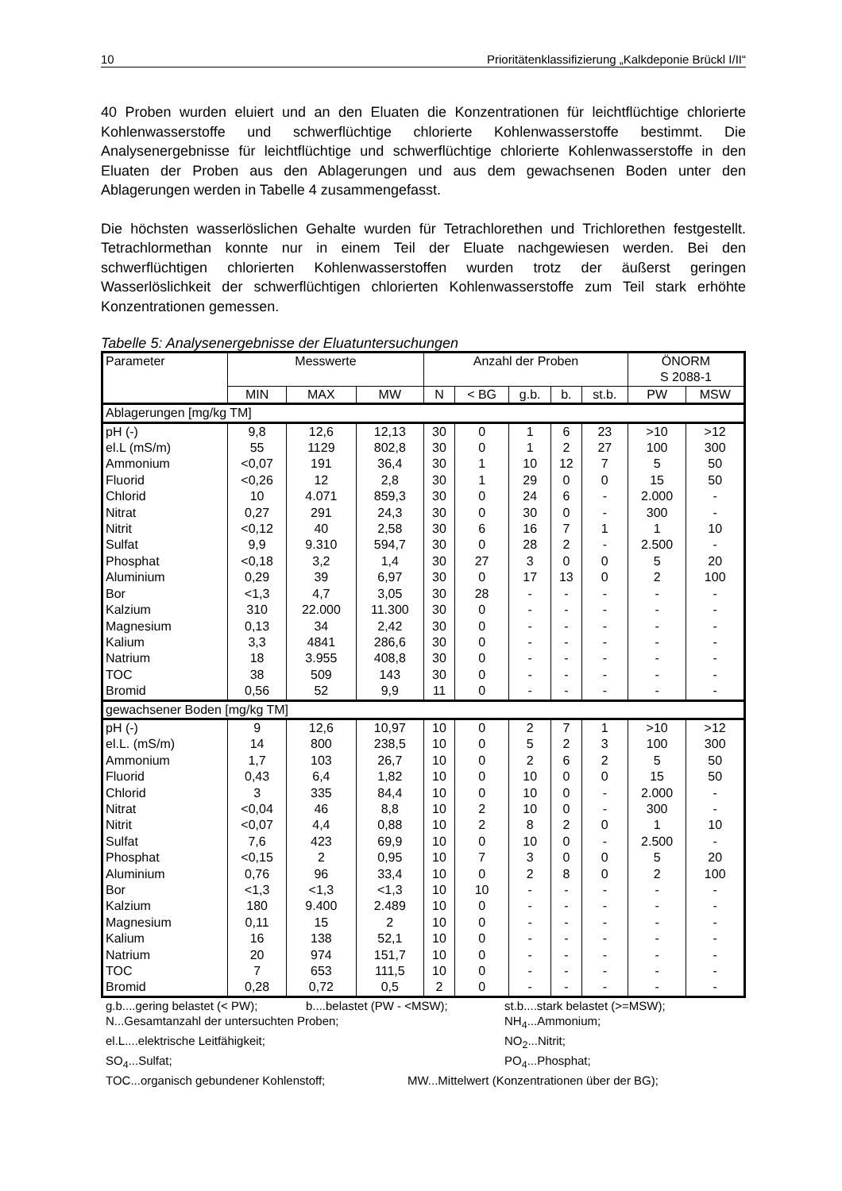10 Prioritätenklassifizierung „Kalkdeponie Brückl I/II“
40 Proben wurden eluiert und an den Eluaten die Konzentrationen für leichtflüchtige chlorierte Kohlenwasserstoffe und schwerflüchtige chlorierte Kohlenwasserstoffe bestimmt. Die Analysenergebnisse für leichtflüchtige und schwerflüchtige chlorierte Kohlenwasserstoffe in den Eluaten der Proben aus den Ablagerungen und aus dem gewachsenen Boden unter den Ablagerungen werden in Tabelle 4 zusammengefasst.
Die höchsten wasserlöslichen Gehalte wurden für Tetrachlorethen und Trichlorethen festgestellt. Tetrachlormethan konnte nur in einem Teil der Eluate nachgewiesen werden. Bei den schwerflüchtigen chlorierten Kohlenwasserstoffen wurden trotz der äußerst geringen Wasserlöslichkeit der schwerflüchtigen chlorierten Kohlenwasserstoffe zum Teil stark erhöhte Konzentrationen gemessen.
Tabelle 5: Analysenergebnisse der Eluatuntersuchungen
| Parameter | Messwerte | | | Anzahl der Proben | | | | | ÖNORM S 2088-1 | |
| --- | --- | --- | --- | --- | --- | --- | --- | --- | --- | --- |
| | MIN | MAX | MW | N | < BG | g.b. | b. | st.b. | PW | MSW |
| Ablagerungen [mg/kg TM] | | | | | | | | | | |
| pH (-) | 9,8 | 12,6 | 12,13 | 30 | 0 | 1 | 6 | 23 | >10 | >12 |
| el.L (mS/m) | 55 | 1129 | 802,8 | 30 | 0 | 1 | 2 | 27 | 100 | 300 |
| Ammonium | <0,07 | 191 | 36,4 | 30 | 1 | 10 | 12 | 7 | 5 | 50 |
| Fluorid | <0,26 | 12 | 2,8 | 30 | 1 | 29 | 0 | 0 | 15 | 50 |
| Chlorid | 10 | 4.071 | 859,3 | 30 | 0 | 24 | 6 | - | 2.000 | - |
| Nitrat | 0,27 | 291 | 24,3 | 30 | 0 | 30 | 0 | - | 300 | - |
| Nitrit | <0,12 | 40 | 2,58 | 30 | 6 | 16 | 7 | 1 | 1 | 10 |
| Sulfat | 9,9 | 9.310 | 594,7 | 30 | 0 | 28 | 2 | - | 2.500 | - |
| Phosphat | <0,18 | 3,2 | 1,4 | 30 | 27 | 3 | 0 | 0 | 5 | 20 |
| Aluminium | 0,29 | 39 | 6,97 | 30 | 0 | 17 | 13 | 0 | 2 | 100 |
| Bor | <1,3 | 4,7 | 3,05 | 30 | 28 | - | - | - | - | - |
| Kalzium | 310 | 22.000 | 11.300 | 30 | 0 | - | - | - | - | - |
| Magnesium | 0,13 | 34 | 2,42 | 30 | 0 | - | - | - | - | - |
| Kalium | 3,3 | 4841 | 286,6 | 30 | 0 | - | - | - | - | - |
| Natrium | 18 | 3.955 | 408,8 | 30 | 0 | - | - | - | - | - |
| TOC | 38 | 509 | 143 | 30 | 0 | - | - | - | - | - |
| Bromid | 0,56 | 52 | 9,9 | 11 | 0 | - | - | - | - | - |
| gewachsener Boden [mg/kg TM] | | | | | | | | | | |
| pH (-) | 9 | 12,6 | 10,97 | 10 | 0 | 2 | 7 | 1 | >10 | >12 |
| el.L. (mS/m) | 14 | 800 | 238,5 | 10 | 0 | 5 | 2 | 3 | 100 | 300 |
| Ammonium | 1,7 | 103 | 26,7 | 10 | 0 | 2 | 6 | 2 | 5 | 50 |
| Fluorid | 0,43 | 6,4 | 1,82 | 10 | 0 | 10 | 0 | 0 | 15 | 50 |
| Chlorid | 3 | 335 | 84,4 | 10 | 0 | 10 | 0 | - | 2.000 | - |
| Nitrat | <0,04 | 46 | 8,8 | 10 | 2 | 10 | 0 | - | 300 | - |
| Nitrit | <0,07 | 4,4 | 0,88 | 10 | 2 | 8 | 2 | 0 | 1 | 10 |
| Sulfat | 7,6 | 423 | 69,9 | 10 | 0 | 10 | 0 | - | 2.500 | - |
| Phosphat | <0,15 | 2 | 0,95 | 10 | 7 | 3 | 0 | 0 | 5 | 20 |
| Aluminium | 0,76 | 96 | 33,4 | 10 | 0 | 2 | 8 | 0 | 2 | 100 |
| Bor | <1,3 | <1,3 | <1,3 | 10 | 10 | - | - | - | - | - |
| Kalzium | 180 | 9.400 | 2.489 | 10 | 0 | - | - | - | - | - |
| Magnesium | 0,11 | 15 | 2 | 10 | 0 | - | - | - | - | - |
| Kalium | 16 | 138 | 52,1 | 10 | 0 | - | - | - | - | - |
| Natrium | 20 | 974 | 151,7 | 10 | 0 | - | - | - | - | - |
| TOC | 7 | 653 | 111,5 | 10 | 0 | - | - | - | - | - |
| Bromid | 0,28 | 0,72 | 0,5 | 2 | 0 | - | - | - | - | - |
g.b....gering belastet (< PW); b....belastet (PW - <MSW); st.b....stark belastet (>=MSW);
N...Gesamtanzahl der untersuchten Proben; NH<sub>4</sub>...Ammonium;
el.L....elektrische Leitfähigkeit; NO<sub>2</sub>...Nitrit;
SO<sub>4</sub>...Sulfat; PO<sub>4</sub>...Phosphat;
TOC...organisch gebundener Kohlenstoff; MW...Mittelwert (Konzentrationen über der BG);